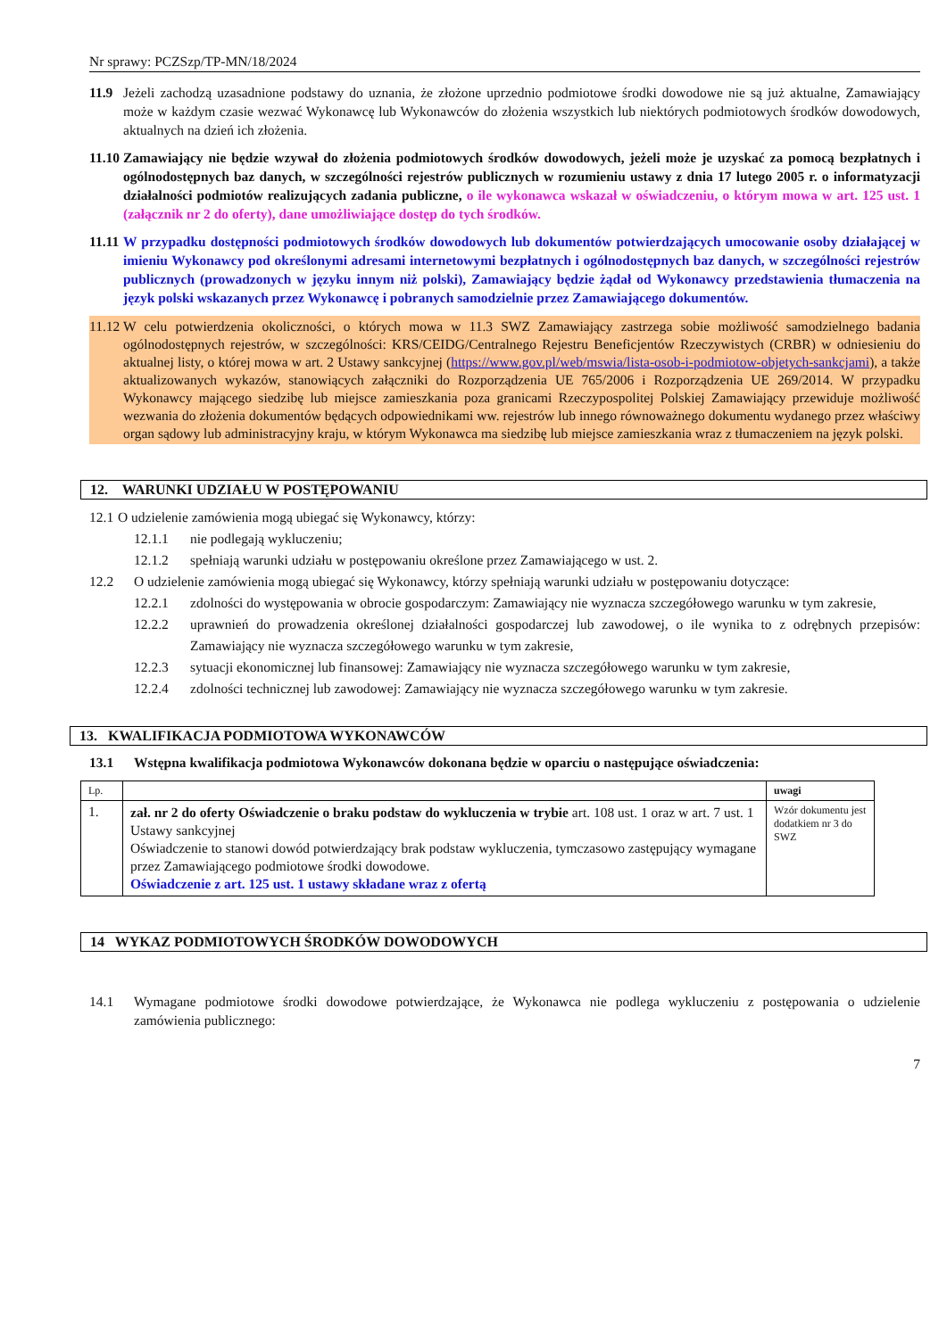Nr sprawy: PCZSzp/TP-MN/18/2024
11.9 Jeżeli zachodzą uzasadnione podstawy do uznania, że złożone uprzednio podmiotowe środki dowodowe nie są już aktualne, Zamawiający może w każdym czasie wezwać Wykonawcę lub Wykonawców do złożenia wszystkich lub niektórych podmiotowych środków dowodowych, aktualnych na dzień ich złożenia.
11.10
Zamawiający nie będzie wzywał do złożenia podmiotowych środków dowodowych, jeżeli może je uzyskać za pomocą bezpłatnych i ogólnodostępnych baz danych, w szczególności rejestrów publicznych w rozumieniu ustawy z dnia 17 lutego 2005 r. o informatyzacji działalności podmiotów realizujących zadania publiczne, o ile wykonawca wskazał w oświadczeniu, o którym mowa w art. 125 ust. 1 (załącznik nr 2 do oferty), dane umożliwiające dostęp do tych środków.
11.11
W przypadku dostępności podmiotowych środków dowodowych lub dokumentów potwierdzających umocowanie osoby działającej w imieniu Wykonawcy pod określonymi adresami internetowymi bezpłatnych i ogólnodostępnych baz danych, w szczególności rejestrów publicznych (prowadzonych w języku innym niż polski), Zamawiający będzie żądał od Wykonawcy przedstawienia tłumaczenia na język polski wskazanych przez Wykonawcę i pobranych samodzielnie przez Zamawiającego dokumentów.
11.12
W celu potwierdzenia okoliczności, o których mowa w 11.3 SWZ Zamawiający zastrzega sobie możliwość samodzielnego badania ogólnodostępnych rejestrów, w szczególności: KRS/CEIDG/Centralnego Rejestru Beneficjentów Rzeczywistych (CRBR) w odniesieniu do aktualnej listy, o której mowa w art. 2 Ustawy sankcyjnej (https://www.gov.pl/web/mswia/lista-osob-i-podmiotow-objetych-sankcjami), a także aktualizowanych wykazów, stanowiących załączniki do Rozporządzenia UE 765/2006 i Rozporządzenia UE 269/2014. W przypadku Wykonawcy mającego siedzibę lub miejsce zamieszkania poza granicami Rzeczypospolitej Polskiej Zamawiający przewiduje możliwość wezwania do złożenia dokumentów będących odpowiednikami ww. rejestrów lub innego równoważnego dokumentu wydanego przez właściwy organ sądowy lub administracyjny kraju, w którym Wykonawca ma siedzibę lub miejsce zamieszkania wraz z tłumaczeniem na język polski.
12. WARUNKI UDZIAŁU W POSTĘPOWANIU
12.1
O udzielenie zamówienia mogą ubiegać się Wykonawcy, którzy:
12.1.1 nie podlegają wykluczeniu;
12.1.2 spełniają warunki udziału w postępowaniu określone przez Zamawiającego w ust. 2.
12.2 O udzielenie zamówienia mogą ubiegać się Wykonawcy, którzy spełniają warunki udziału w postępowaniu dotyczące:
12.2.1 zdolności do występowania w obrocie gospodarczym: Zamawiający nie wyznacza szczegółowego warunku w tym zakresie,
12.2.2 uprawnień do prowadzenia określonej działalności gospodarczej lub zawodowej, o ile wynika to z odrębnych przepisów: Zamawiający nie wyznacza szczegółowego warunku w tym zakresie,
12.2.3 sytuacji ekonomicznej lub finansowej: Zamawiający nie wyznacza szczegółowego warunku w tym zakresie,
12.2.4 zdolności technicznej lub zawodowej: Zamawiający nie wyznacza szczegółowego warunku w tym zakresie.
13. KWALIFIKACJA PODMIOTOWA WYKONAWCÓW
13.1 Wstępna kwalifikacja podmiotowa Wykonawców dokonana będzie w oparciu o następujące oświadczenia:
| Lp. | | uwagi |
| 1. | zał. nr 2 do oferty Oświadczenie o braku podstaw do wykluczenia w trybie art. 108 ust. 1 oraz w art. 7 ust. 1 Ustawy sankcyjnej Oświadczenie to stanowi dowód potwierdzający brak podstaw wykluczenia, tymczasowo zastępujący wymagane przez Zamawiającego podmiotowe środki dowodowe. Oświadczenie z art. 125 ust. 1 ustawy składane wraz z ofertą | Wzór dokumentu jest dodatkiem nr 3 do SWZ |
14 WYKAZ PODMIOTOWYCH ŚRODKÓW DOWODOWYCH
14.1 Wymagane podmiotowe środki dowodowe potwierdzające, że Wykonawca nie podlega wykluczeniu z postępowania o udzielenie zamówienia publicznego:
7